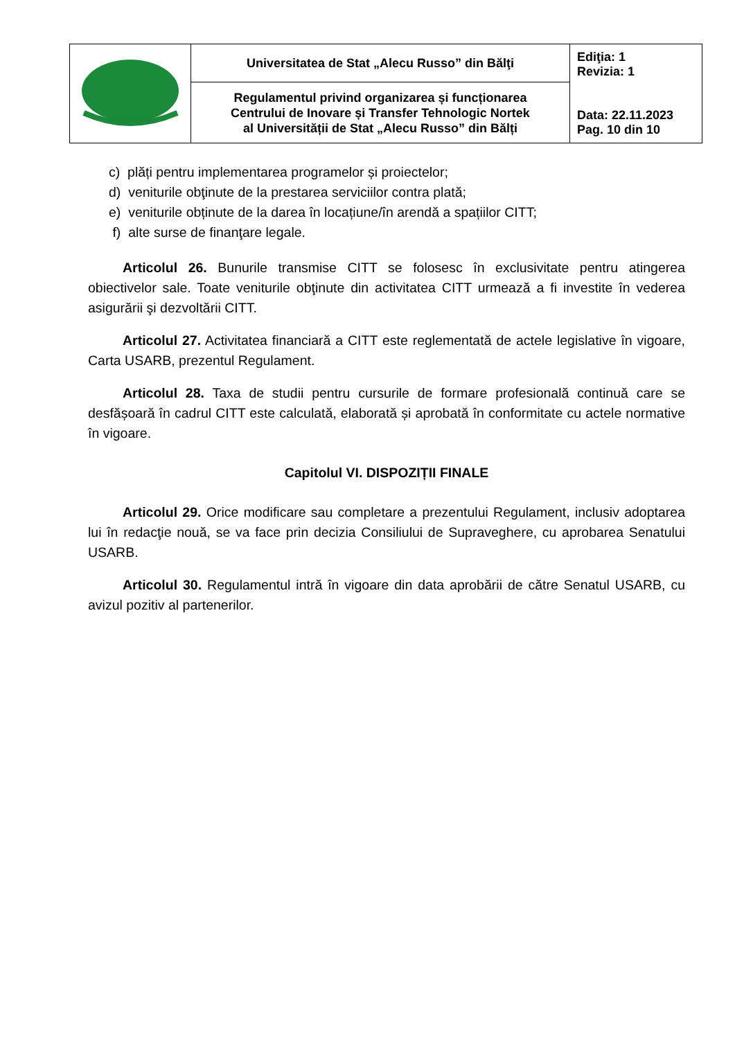| | Universitatea de Stat „Alecu Russo” din Bălţi | Ediţia: 1 Revizia: 1 Data: 22.11.2023 Pag. 10 din 10 |
| | Regulamentul privind organizarea și funcționarea Centrului de Inovare și Transfer Tehnologic Nortek al Universității de Stat „Alecu Russo” din Bălți | |
c) plăți pentru implementarea programelor și proiectelor;
d) veniturile obţinute de la prestarea serviciilor contra plată;
e) veniturile obținute de la darea în locațiune/în arendă a spațiilor CITT;
f) alte surse de finanţare legale.
Articolul 26. Bunurile transmise CITT se folosesc în exclusivitate pentru atingerea obiectivelor sale. Toate veniturile obţinute din activitatea CITT urmează a fi investite în vederea asigurării şi dezvoltării CITT.
Articolul 27. Activitatea financiară a CITT este reglementată de actele legislative în vigoare, Carta USARB, prezentul Regulament.
Articolul 28. Taxa de studii pentru cursurile de formare profesională continuă care se desfășoară în cadrul CITT este calculată, elaborată și aprobată în conformitate cu actele normative în vigoare.
Capitolul VI. DISPOZIȚII FINALE
Articolul 29. Orice modificare sau completare a prezentului Regulament, inclusiv adoptarea lui în redacţie nouă, se va face prin decizia Consiliului de Supraveghere, cu aprobarea Senatului USARB.
Articolul 30. Regulamentul intră în vigoare din data aprobării de către Senatul USARB, cu avizul pozitiv al partenerilor.